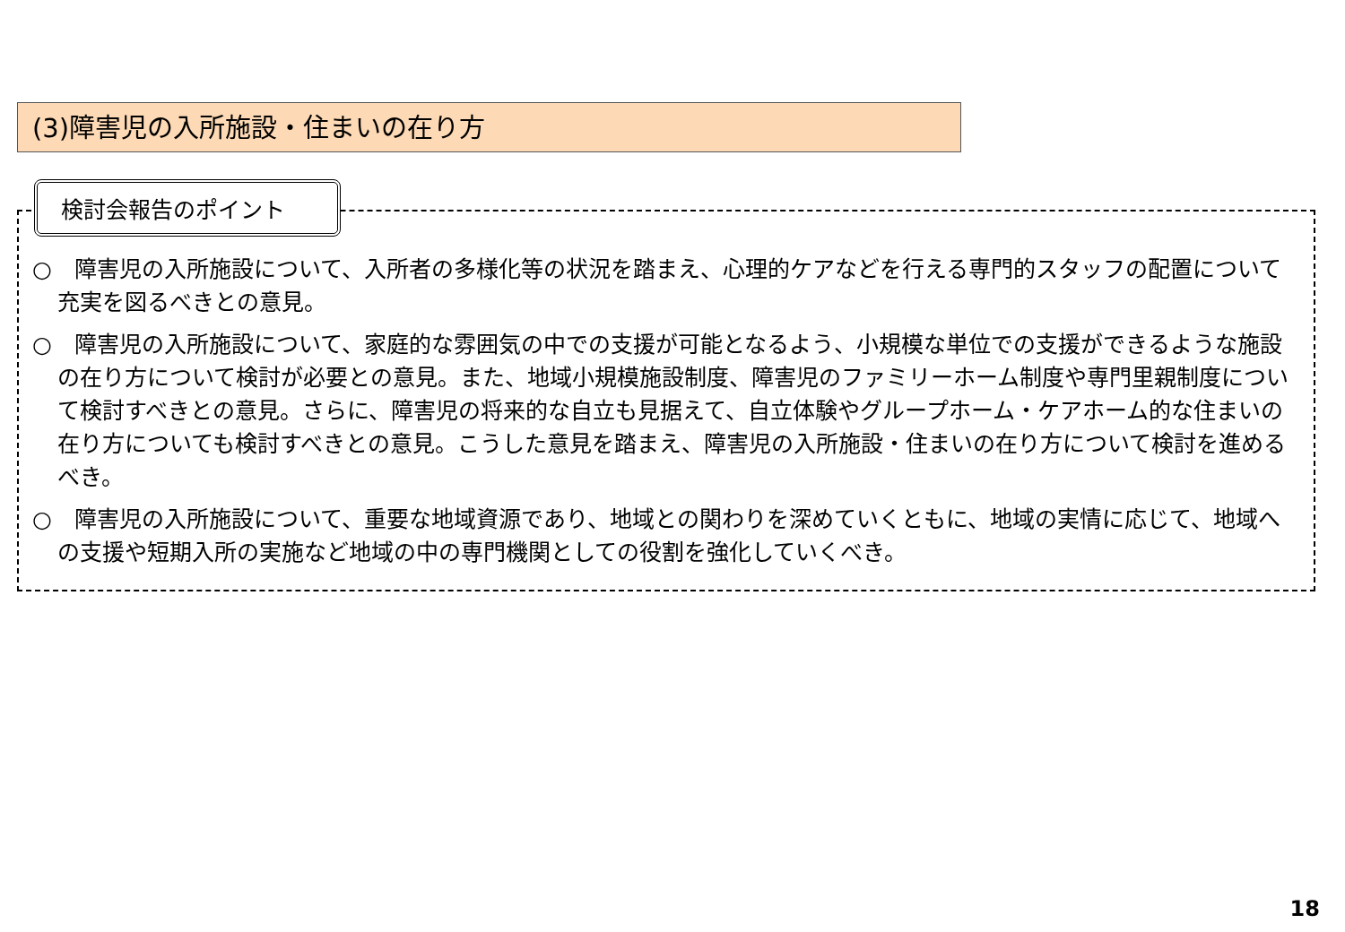(3)障害児の入所施設・住まいの在り方
検討会報告のポイント
○　障害児の入所施設について、入所者の多様化等の状況を踏まえ、心理的ケアなどを行える専門的スタッフの配置について充実を図るべきとの意見。
○　障害児の入所施設について、家庭的な雰囲気の中での支援が可能となるよう、小規模な単位での支援ができるような施設の在り方について検討が必要との意見。また、地域小規模施設制度、障害児のファミリーホーム制度や専門里親制度について検討すべきとの意見。さらに、障害児の将来的な自立も見据えて、自立体験やグループホーム・ケアホーム的な住まいの在り方についても検討すべきとの意見。こうした意見を踏まえ、障害児の入所施設・住まいの在り方について検討を進めるべき。
○　障害児の入所施設について、重要な地域資源であり、地域との関わりを深めていくともに、地域の実情に応じて、地域への支援や短期入所の実施など地域の中の専門機関としての役割を強化していくべき。
18